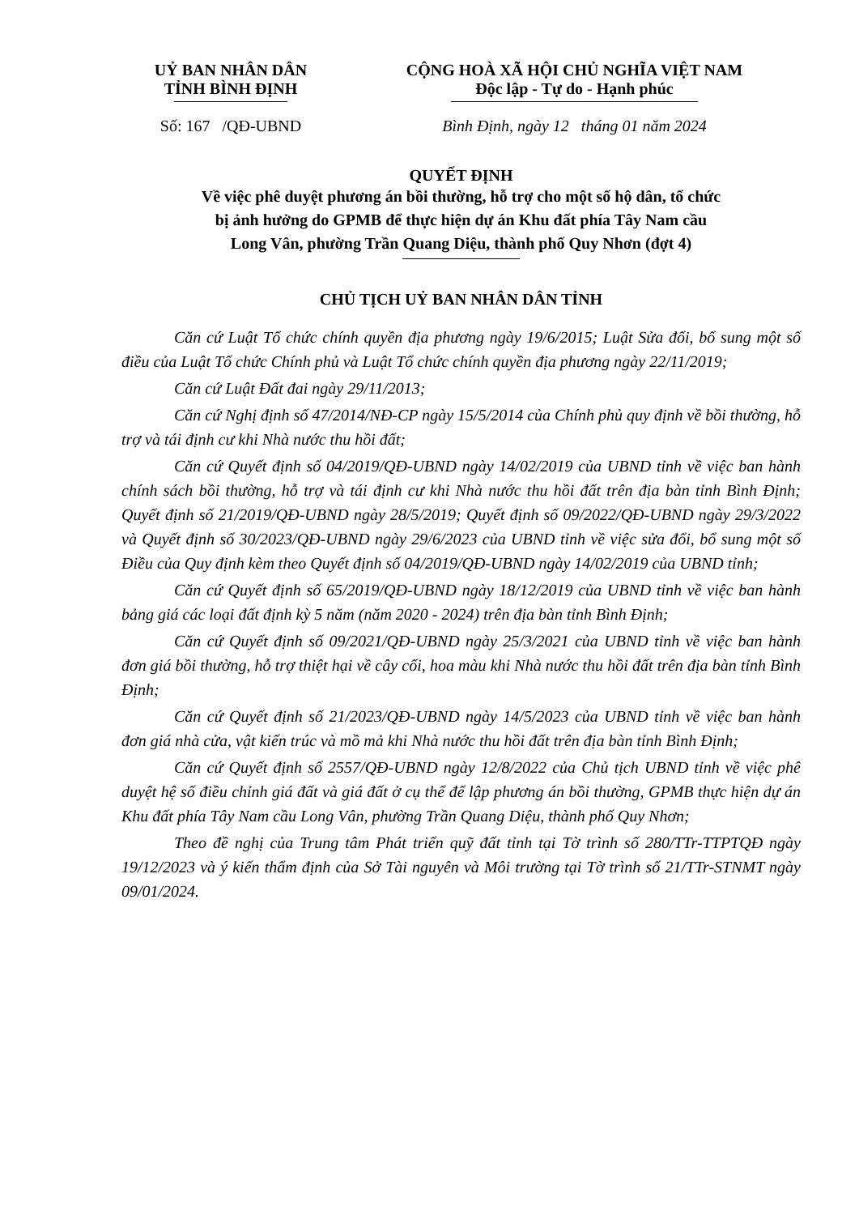UỶ BAN NHÂN DÂN
TỈNH BÌNH ĐỊNH
CỘNG HOÀ XÃ HỘI CHỦ NGHĨA VIỆT NAM
Độc lập - Tự do - Hạnh phúc
Số: 167 /QĐ-UBND Bình Định, ngày 12 tháng 01 năm 2024
QUYẾT ĐỊNH
Về việc phê duyệt phương án bồi thường, hỗ trợ cho một số hộ dân, tổ chức
bị ảnh hưởng do GPMB để thực hiện dự án Khu đất phía Tây Nam cầu
Long Vân, phường Trần Quang Diệu, thành phố Quy Nhơn (đợt 4)
CHỦ TỊCH UỶ BAN NHÂN DÂN TỈNH
Căn cứ Luật Tổ chức chính quyền địa phương ngày 19/6/2015; Luật Sửa đổi, bổ sung một số điều của Luật Tổ chức Chính phủ và Luật Tổ chức chính quyền địa phương ngày 22/11/2019;
Căn cứ Luật Đất đai ngày 29/11/2013;
Căn cứ Nghị định số 47/2014/NĐ-CP ngày 15/5/2014 của Chính phủ quy định về bồi thường, hỗ trợ và tái định cư khi Nhà nước thu hồi đất;
Căn cứ Quyết định số 04/2019/QĐ-UBND ngày 14/02/2019 của UBND tỉnh về việc ban hành chính sách bồi thường, hỗ trợ và tái định cư khi Nhà nước thu hồi đất trên địa bàn tỉnh Bình Định; Quyết định số 21/2019/QĐ-UBND ngày 28/5/2019; Quyết định số 09/2022/QĐ-UBND ngày 29/3/2022 và Quyết định số 30/2023/QĐ-UBND ngày 29/6/2023 của UBND tỉnh về việc sửa đổi, bổ sung một số Điều của Quy định kèm theo Quyết định số 04/2019/QĐ-UBND ngày 14/02/2019 của UBND tỉnh;
Căn cứ Quyết định số 65/2019/QĐ-UBND ngày 18/12/2019 của UBND tỉnh về việc ban hành bảng giá các loại đất định kỳ 5 năm (năm 2020 - 2024) trên địa bàn tỉnh Bình Định;
Căn cứ Quyết định số 09/2021/QĐ-UBND ngày 25/3/2021 của UBND tỉnh về việc ban hành đơn giá bồi thường, hỗ trợ thiệt hại về cây cối, hoa màu khi Nhà nước thu hồi đất trên địa bàn tỉnh Bình Định;
Căn cứ Quyết định số 21/2023/QĐ-UBND ngày 14/5/2023 của UBND tỉnh về việc ban hành đơn giá nhà cửa, vật kiến trúc và mồ mả khi Nhà nước thu hồi đất trên địa bàn tỉnh Bình Định;
Căn cứ Quyết định số 2557/QĐ-UBND ngày 12/8/2022 của Chủ tịch UBND tỉnh về việc phê duyệt hệ số điều chỉnh giá đất và giá đất ở cụ thể để lập phương án bồi thường, GPMB thực hiện dự án Khu đất phía Tây Nam cầu Long Vân, phường Trần Quang Diệu, thành phố Quy Nhơn;
Theo đề nghị của Trung tâm Phát triển quỹ đất tỉnh tại Tờ trình số 280/TTr-TTPTQĐ ngày 19/12/2023 và ý kiến thẩm định của Sở Tài nguyên và Môi trường tại Tờ trình số 21/TTr-STNMT ngày 09/01/2024.